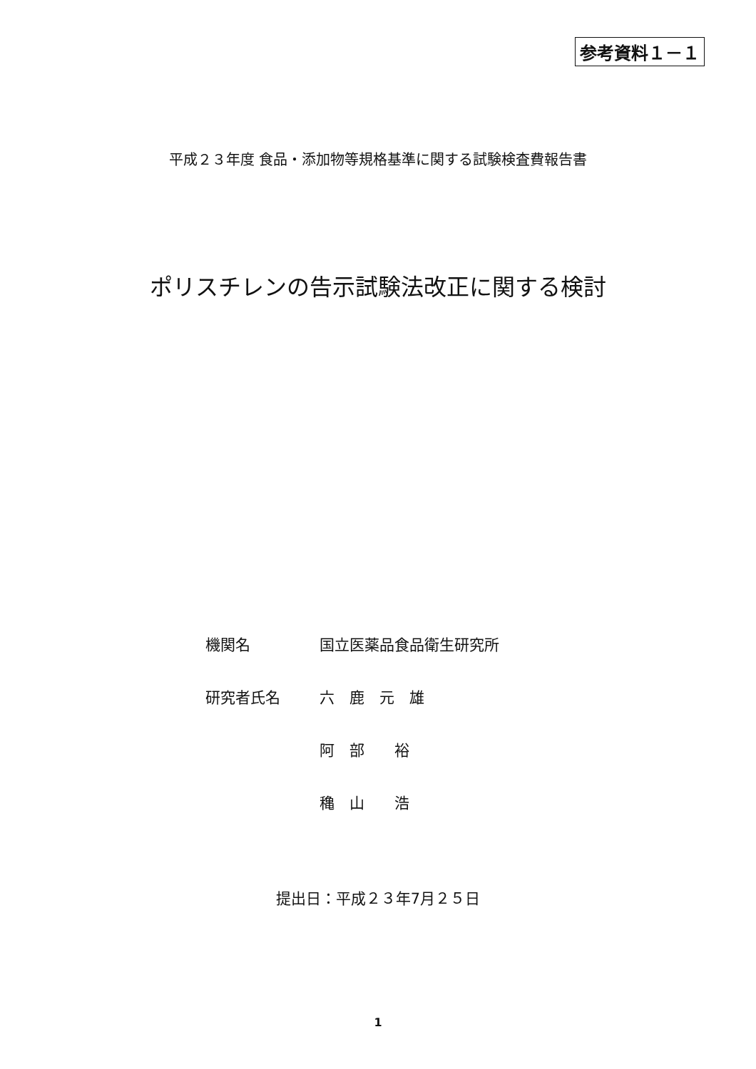参考資料１－１
平成２３年度 食品・添加物等規格基準に関する試験検査費報告書
ポリスチレンの告示試験法改正に関する検討
機関名 国立医薬品食品衛生研究所
研究者氏名 六　鹿　元　雄
阿　部　　裕
穐　山　　浩
提出日：平成２３年7月２５日
1